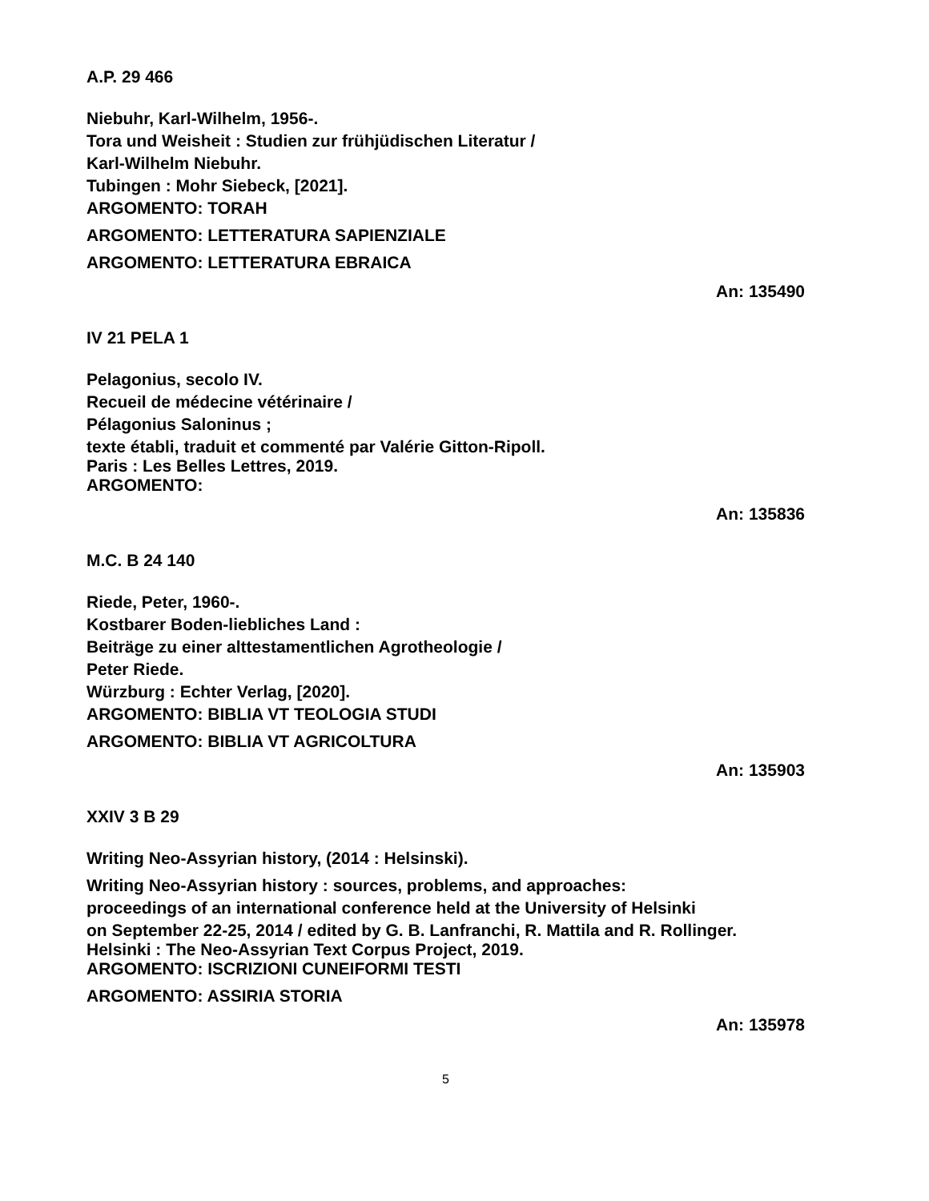A.P. 29 466
Niebuhr, Karl-Wilhelm, 1956-.
Tora und Weisheit : Studien zur frühjüdischen Literatur /
Karl-Wilhelm Niebuhr.
Tubingen : Mohr Siebeck, [2021].
ARGOMENTO: TORAH
ARGOMENTO: LETTERATURA SAPIENZIALE
ARGOMENTO: LETTERATURA EBRAICA
An: 135490
IV 21 PELA 1
Pelagonius, secolo IV.
Recueil de médecine vétérinaire /
Pélagonius Saloninus ;
texte établi, traduit et commenté par Valérie Gitton-Ripoll.
Paris : Les Belles Lettres, 2019.
ARGOMENTO:
An: 135836
M.C. B 24 140
Riede, Peter, 1960-.
Kostbarer Boden-liebliches Land :
Beiträge zu einer alttestamentlichen Agrotheologie /
Peter Riede.
Würzburg : Echter Verlag, [2020].
ARGOMENTO: BIBLIA VT TEOLOGIA STUDI
ARGOMENTO: BIBLIA VT AGRICOLTURA
An: 135903
XXIV 3 B 29
Writing Neo-Assyrian history, (2014 : Helsinski).
Writing Neo-Assyrian history : sources, problems, and approaches:
proceedings of an international conference held at the University of Helsinki
on September 22-25, 2014 / edited by G. B. Lanfranchi, R. Mattila and R. Rollinger.
Helsinki : The Neo-Assyrian Text Corpus Project, 2019.
ARGOMENTO: ISCRIZIONI CUNEIFORMI TESTI
ARGOMENTO: ASSIRIA STORIA
An: 135978
5